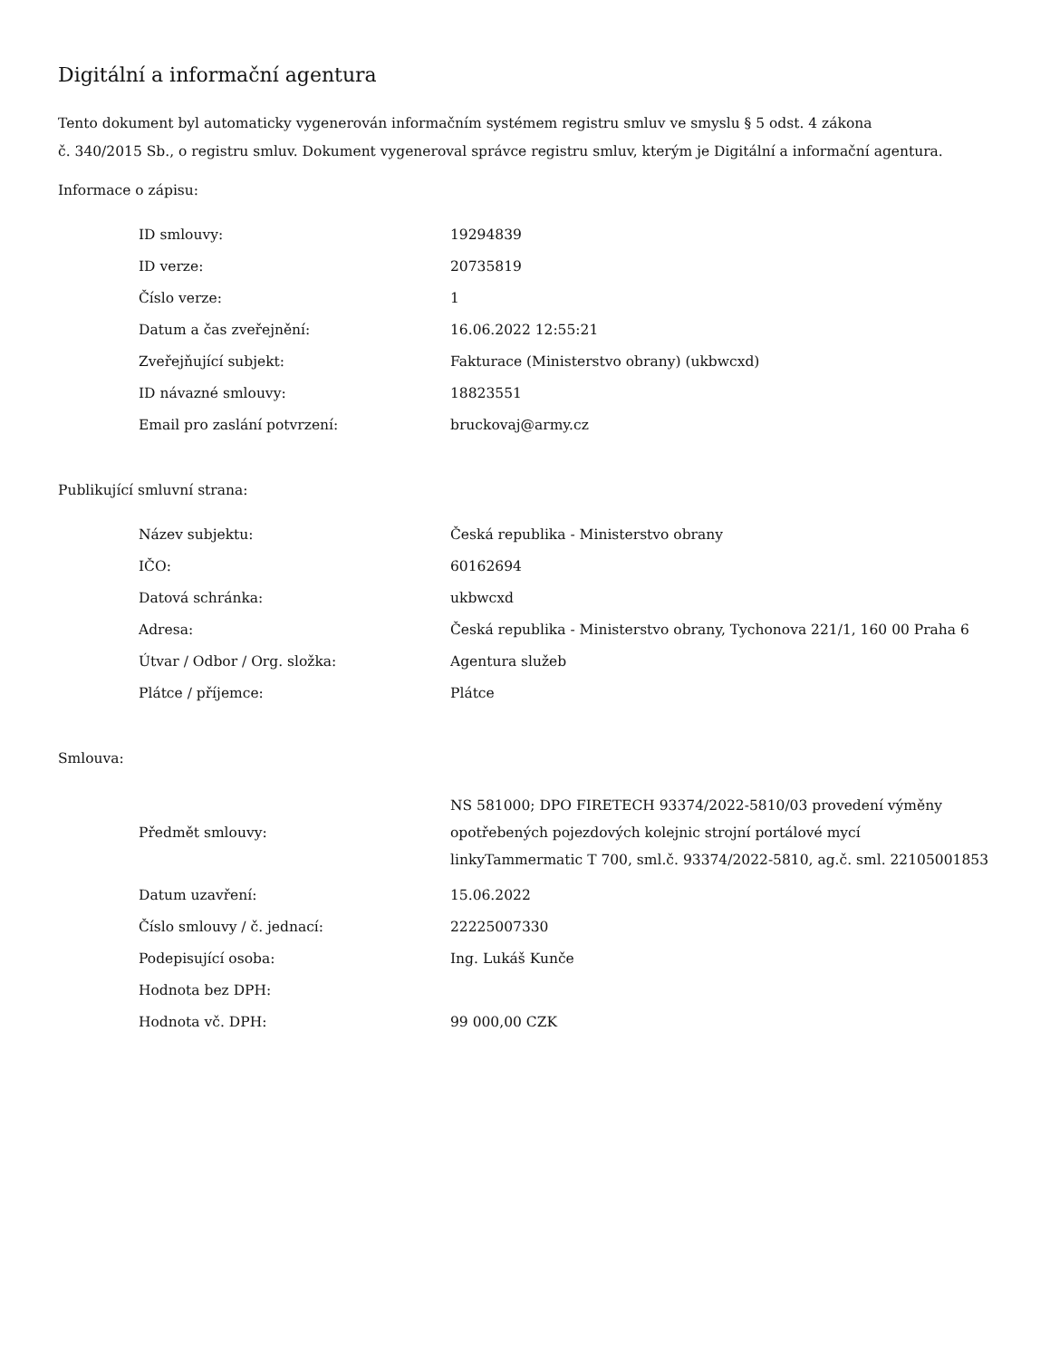Digitální a informační agentura
Tento dokument byl automaticky vygenerován informačním systémem registru smluv ve smyslu § 5 odst. 4 zákona
č. 340/2015 Sb., o registru smluv. Dokument vygeneroval správce registru smluv, kterým je Digitální a informační agentura.
Informace o zápisu:
| ID smlouvy: | 19294839 |
| ID verze: | 20735819 |
| Číslo verze: | 1 |
| Datum a čas zveřejnění: | 16.06.2022 12:55:21 |
| Zveřejňující subjekt: | Fakturace (Ministerstvo obrany) (ukbwcxd) |
| ID návazné smlouvy: | 18823551 |
| Email pro zaslání potvrzení: | bruckovaj@army.cz |
Publikující smluvní strana:
| Název subjektu: | Česká republika - Ministerstvo obrany |
| IČO: | 60162694 |
| Datová schránka: | ukbwcxd |
| Adresa: | Česká republika - Ministerstvo obrany, Tychonova 221/1, 160 00 Praha 6 |
| Útvar / Odbor / Org. složka: | Agentura služeb |
| Plátce / příjemce: | Plátce |
Smlouva:
| Předmět smlouvy: | NS 581000; DPO FIRETECH 93374/2022-5810/03 provedení výměny opotřebených pojezdových kolejnic strojní portálové mycí linkyTammermatic T 700, sml.č. 93374/2022-5810, ag.č. sml. 22105001853 |
| Datum uzavření: | 15.06.2022 |
| Číslo smlouvy / č. jednací: | 22225007330 |
| Podepisující osoba: | Ing. Lukáš Kunče |
| Hodnota bez DPH: | |
| Hodnota vč. DPH: | 99 000,00 CZK |